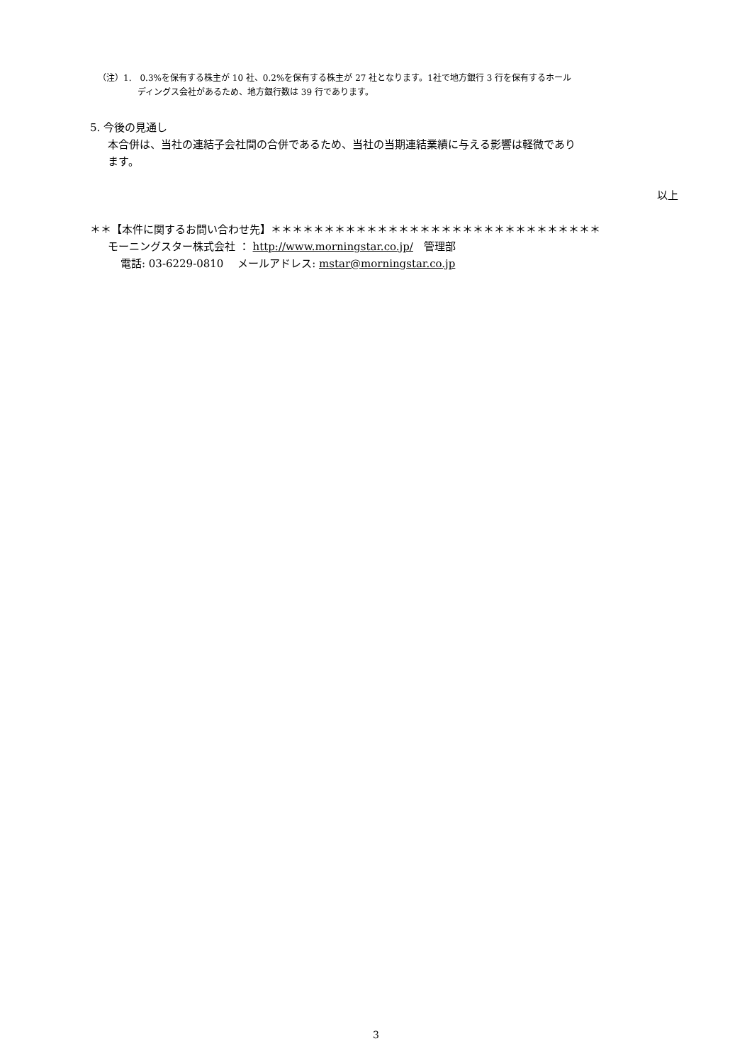（注）1.　0.3%を保有する株主が 10 社、0.2%を保有する株主が 27 社となります。1社で地方銀行 3 行を保有するホール
ディングス会社があるため、地方銀行数は 39 行であります。
5. 今後の見通し
本合併は、当社の連結子会社間の合併であるため、当社の当期連結業績に与える影響は軽微であり
ます。
以上
＊＊【本件に関するお問い合わせ先】＊＊＊＊＊＊＊＊＊＊＊＊＊＊＊＊＊＊＊＊＊＊＊＊＊＊＊＊＊＊＊
モーニングスター株式会社 ： http://www.morningstar.co.jp/　管理部
電話: 03-6229-0810　 メールアドレス: mstar@morningstar.co.jp
3